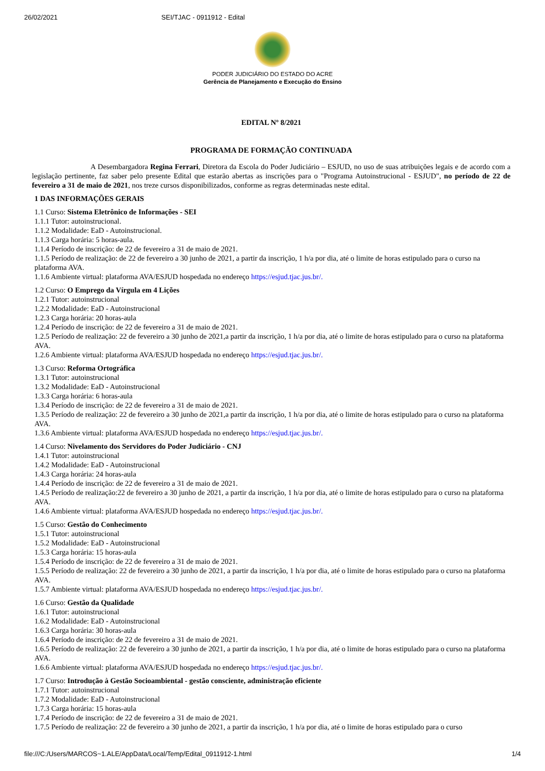26/02/2021 SEI/TJAC - 0911912 - Edital
PODER JUDICIÁRIO DO ESTADO DO ACRE
Gerência de Planejamento e Execução do Ensino
EDITAL Nº 8/2021
PROGRAMA DE FORMAÇÃO CONTINUADA
A Desembargadora Regina Ferrari, Diretora da Escola do Poder Judiciário – ESJUD, no uso de suas atribuições legais e de acordo com a legislação pertinente, faz saber pelo presente Edital que estarão abertas as inscrições para o "Programa Autoinstrucional - ESJUD", no período de 22 de fevereiro a 31 de maio de 2021, nos treze cursos disponibilizados, conforme as regras determinadas neste edital.
1 DAS INFORMAÇÕES GERAIS
1.1 Curso: Sistema Eletrônico de Informações - SEI
1.1.1 Tutor: autoinstrucional.
1.1.2 Modalidade: EaD - Autoinstrucional.
1.1.3 Carga horária: 5 horas-aula.
1.1.4 Período de inscrição: de 22 de fevereiro a 31 de maio de 2021.
1.1.5 Período de realização: de 22 de fevereiro a 30 junho de 2021, a partir da inscrição, 1 h/a por dia, até o limite de horas estipulado para o curso na plataforma AVA.
1.1.6 Ambiente virtual: plataforma AVA/ESJUD hospedada no endereço https://esjud.tjac.jus.br/.
1.2 Curso: O Emprego da Vírgula em 4 Lições
1.2.1 Tutor: autoinstrucional
1.2.2 Modalidade: EaD - Autoinstrucional
1.2.3 Carga horária: 20 horas-aula
1.2.4 Período de inscrição: de 22 de fevereiro a 31 de maio de 2021.
1.2.5 Período de realização: 22 de fevereiro a 30 junho de 2021,a partir da inscrição, 1 h/a por dia, até o limite de horas estipulado para o curso na plataforma AVA.
1.2.6 Ambiente virtual: plataforma AVA/ESJUD hospedada no endereço https://esjud.tjac.jus.br/.
1.3 Curso: Reforma Ortográfica
1.3.1 Tutor: autoinstrucional
1.3.2 Modalidade: EaD - Autoinstrucional
1.3.3 Carga horária: 6 horas-aula
1.3.4 Período de inscrição: de 22 de fevereiro a 31 de maio de 2021.
1.3.5 Período de realização: 22 de fevereiro a 30 junho de 2021,a partir da inscrição, 1 h/a por dia, até o limite de horas estipulado para o curso na plataforma AVA.
1.3.6 Ambiente virtual: plataforma AVA/ESJUD hospedada no endereço https://esjud.tjac.jus.br/.
1.4 Curso: Nivelamento dos Servidores do Poder Judiciário - CNJ
1.4.1 Tutor: autoinstrucional
1.4.2 Modalidade: EaD - Autoinstrucional
1.4.3 Carga horária: 24 horas-aula
1.4.4 Período de inscrição: de 22 de fevereiro a 31 de maio de 2021.
1.4.5 Período de realização:22 de fevereiro a 30 junho de 2021, a partir da inscrição, 1 h/a por dia, até o limite de horas estipulado para o curso na plataforma AVA.
1.4.6 Ambiente virtual: plataforma AVA/ESJUD hospedada no endereço https://esjud.tjac.jus.br/.
1.5 Curso: Gestão do Conhecimento
1.5.1 Tutor: autoinstrucional
1.5.2 Modalidade: EaD - Autoinstrucional
1.5.3 Carga horária: 15 horas-aula
1.5.4 Período de inscrição: de 22 de fevereiro a 31 de maio de 2021.
1.5.5 Período de realização: 22 de fevereiro a 30 junho de 2021, a partir da inscrição, 1 h/a por dia, até o limite de horas estipulado para o curso na plataforma AVA.
1.5.7 Ambiente virtual: plataforma AVA/ESJUD hospedada no endereço https://esjud.tjac.jus.br/.
1.6 Curso: Gestão da Qualidade
1.6.1 Tutor: autoinstrucional
1.6.2 Modalidade: EaD - Autoinstrucional
1.6.3 Carga horária: 30 horas-aula
1.6.4 Período de inscrição: de 22 de fevereiro a 31 de maio de 2021.
1.6.5 Período de realização: 22 de fevereiro a 30 junho de 2021, a partir da inscrição, 1 h/a por dia, até o limite de horas estipulado para o curso na plataforma AVA.
1.6.6 Ambiente virtual: plataforma AVA/ESJUD hospedada no endereço https://esjud.tjac.jus.br/.
1.7 Curso: Introdução à Gestão Socioambiental - gestão consciente, administração eficiente
1.7.1 Tutor: autoinstrucional
1.7.2 Modalidade: EaD - Autoinstrucional
1.7.3 Carga horária: 15 horas-aula
1.7.4 Período de inscrição: de 22 de fevereiro a 31 de maio de 2021.
1.7.5 Período de realização: 22 de fevereiro a 30 junho de 2021, a partir da inscrição, 1 h/a por dia, até o limite de horas estipulado para o curso
file:///C:/Users/MARCOS~1.ALE/AppData/Local/Temp/Edital_0911912-1.html 1/4